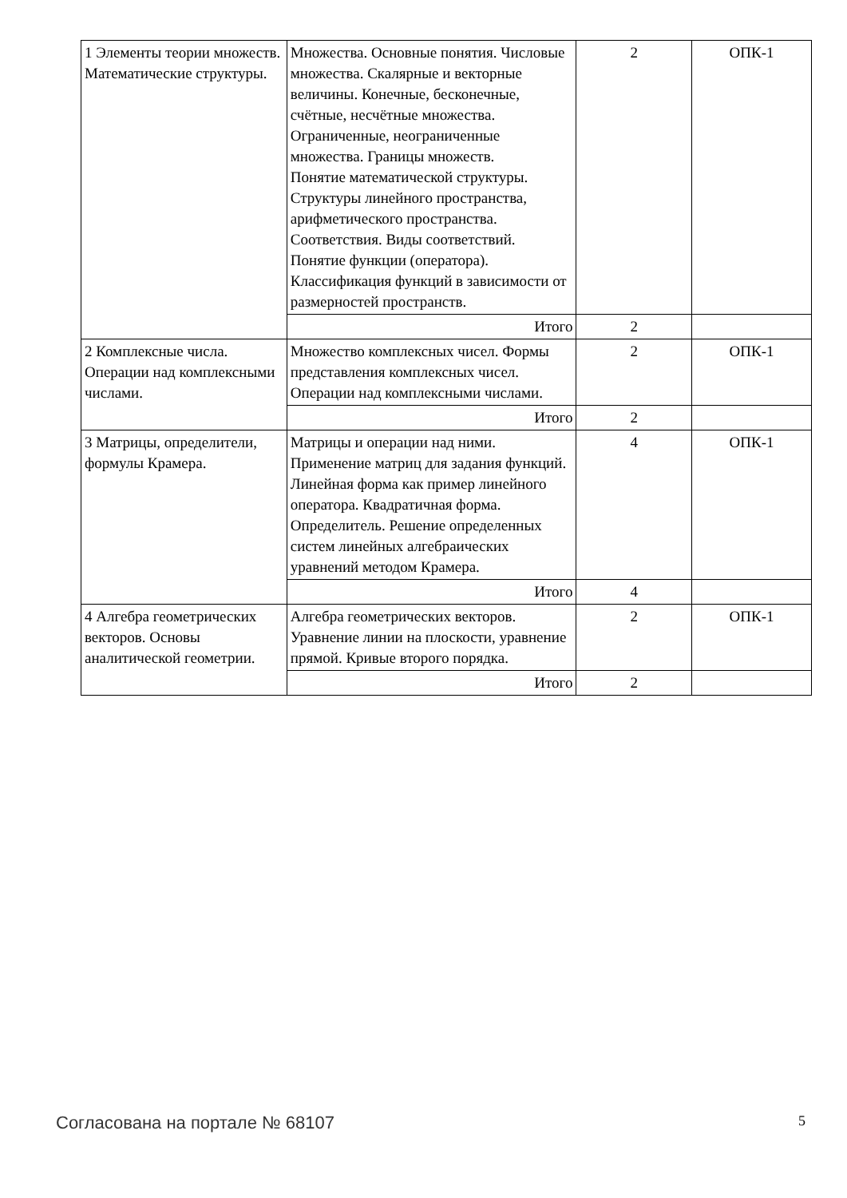| 1 Элементы теории множеств. Математические структуры. | Множества. Основные понятия. Числовые множества. Скалярные и векторные величины. Конечные, бесконечные, счётные, несчётные множества. Ограниченные, неограниченные множества. Границы множеств. Понятие математической структуры. Структуры линейного пространства, арифметического пространства. Соответствия. Виды соответствий. Понятие функции (оператора). Классификация функций в зависимости от размерностей пространств. | 2 | ОПК-1 |
| | Итого | 2 | |
| 2 Комплексные числа. Операции над комплексными числами. | Множество комплексных чисел. Формы представления комплексных чисел. Операции над комплексными числами. | 2 | ОПК-1 |
| | Итого | 2 | |
| 3 Матрицы, определители, формулы Крамера. | Матрицы и операции над ними. Применение матриц для задания функций. Линейная форма как пример линейного оператора. Квадратичная форма. Определитель. Решение определенных систем линейных алгебраических уравнений методом Крамера. | 4 | ОПК-1 |
| | Итого | 4 | |
| 4 Алгебра геометрических векторов. Основы аналитической геометрии. | Алгебра геометрических векторов. Уравнение линии на плоскости, уравнение прямой. Кривые второго порядка. | 2 | ОПК-1 |
| | Итого | 2 | |
Согласована на портале № 68107 5